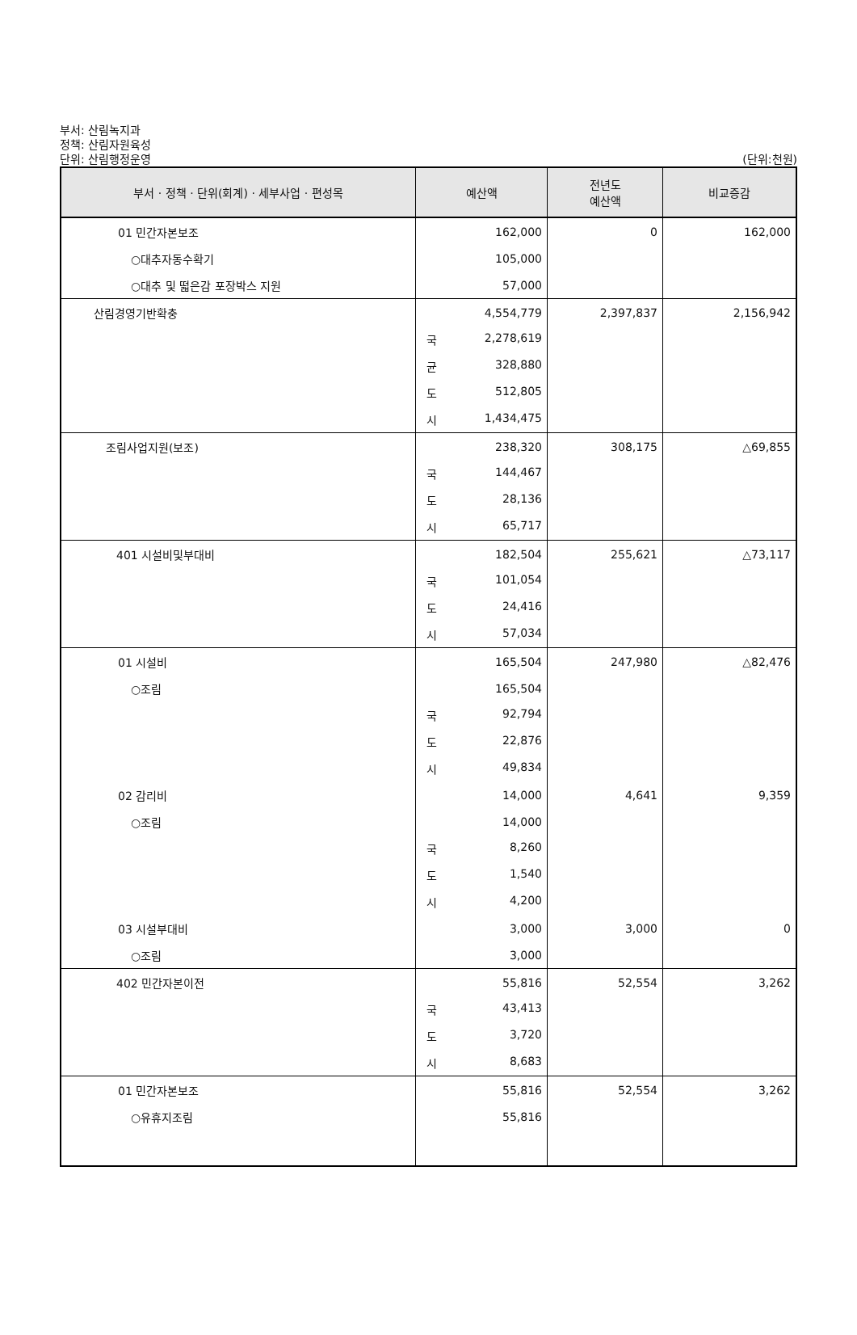부서: 산림녹지과
정책: 산림자원육성
단위: 산림행정운영
(단위:천원)
| 부서 · 정책 · 단위(회계) · 세부사업 · 편성목 | 예산액 | 전년도 예산액 | 비교증감 |
| --- | --- | --- | --- |
| 01 민간자본보조 | 162,000 | 0 | 162,000 |
| ○대추자동수확기 | 105,000 | | |
| ○대추 및 떫은감 포장박스 지원 | 57,000 | | |
| 산림경영기반확충 | 4,554,779 | 2,397,837 | 2,156,942 |
| | 국 2,278,619 | | |
| | 균 328,880 | | |
| | 도 512,805 | | |
| | 시 1,434,475 | | |
| 조림사업지원(보조) | 238,320 | 308,175 | △69,855 |
| | 국 144,467 | | |
| | 도 28,136 | | |
| | 시 65,717 | | |
| 401 시설비및부대비 | 182,504 | 255,621 | △73,117 |
| | 국 101,054 | | |
| | 도 24,416 | | |
| | 시 57,034 | | |
| 01 시설비 | 165,504 | 247,980 | △82,476 |
| ○조림 | 165,504 | | |
| | 국 92,794 | | |
| | 도 22,876 | | |
| | 시 49,834 | | |
| 02 감리비 | 14,000 | 4,641 | 9,359 |
| ○조림 | 14,000 | | |
| | 국 8,260 | | |
| | 도 1,540 | | |
| | 시 4,200 | | |
| 03 시설부대비 | 3,000 | 3,000 | 0 |
| ○조림 | 3,000 | | |
| 402 민간자본이전 | 55,816 | 52,554 | 3,262 |
| | 국 43,413 | | |
| | 도 3,720 | | |
| | 시 8,683 | | |
| 01 민간자본보조 | 55,816 | 52,554 | 3,262 |
| ○유휴지조림 | 55,816 | | |